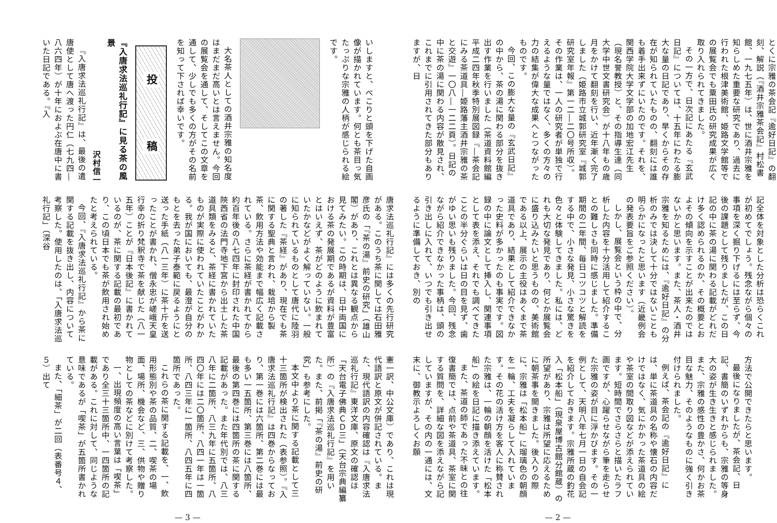とくに宗雅の茶会記『逾好日記』の翻刻、解説（『酒井宗雅茶会記』村松書館、一九七五年）は、世に酒井宗雅を知らしめた重要な研究であり、過去に行われた根津美術館、姫路文学館等での展覧会でも粟田氏の研究成果が広く取り入れられてきました。
その一方で、日次記にあたる『玄武日記』については、十五年にわたる膨大な量の日記であり、早くからその存在が知られていたものの、翻刻には誰も着手出来ずにいたのです。それを、関西学院大学文学部の加地宏江先生（現名誉教授）と、その指導生達（同大学中世文書研究会）が十八年もの歳月をかけて翻刻を行い、近年漸く完了しました（姫路市立城郭研究室『城郭研究室年報』第一二―二〇号所収）。その作業は、一人の研究者が単独で行えるような量ではなく、多くの方々の力の結集が偉大な成果へとつながったものです。
今回、この膨大な量の『玄武日記』の中から、茶の湯に関わる部分を抜き出す作業を行いました（茶道資料館編　平成二四年秋季特別展図録『―茶会記にみる茶道具―姫路藩主酒井宗雅の茶と交遊』一〇八―一二二頁）。日記の中に茶の湯に関わる内容が散見され、これまでに引用されてきた部分もありますが、日
記全体を対象とした分析は恐らくこれが初めてでしょう。残念ながら個々の事項を深く掘り下げるには至らず、今後の課題として残りましたが、この日記の中に茶の湯に関わる記載がどれだけ多く認められるのか、その概要とおよその傾向を示すことが出来たのではないかと思います。また、茶人・酒井宗雅を知るためには、『逾好日記』の分析のみでは決して十分ではないことも明らかになったと思います（近畿例会の発表要旨をご参照ください）。
しかし、展覧会という枠の中で、分析した内容を十分活用して紹介することの難しさも同時に感じました。準備期間の二年間、毎日コツコツと解読をする中で、小さな発見、小さな驚きを色々と体験してきました。私には、どれも大切な発見であり、何とか展覧会に盛り込みたいと思うものの、美術館である以上、展示の主役はあくまで茶道具であり、結果として紹介できなかった史料が多かったのも事実です。図録の中に論文として挿入し、関連事項として表を添え、それでも調べてきたことの半分ぐらいは日の目を見ず、歯がゆい思いも残りました。今回、残念ながら紹介できなかった事柄は、頭の引き出しに入れて、いつでも引き出せるように準備しておき、別の
方法で公開できたらと思います。
最後になりましたが、茶会記、日記、書簡のいずれからも、宗雅の等身大の姿が生き生きと感じられました。また、宗雅の感性の豊かさ、何かお茶目な魅力、そのようなものに強く引き付けられました。
例えば、茶会記の『逾好日記』には、単に茶道具の名称や懐石の内容だけではなく、気にかかった茶道具の絵や茶室の間取り図などが添えられています。短時間でさらさらと描いたラフ画ですが、心躍らせながら筆を走らせた宗雅の姿が目に浮かびます。その一例として、天明八年七月一日の自会記を紹介しておきます。宗雅所蔵の釣花入「松本船」（現泉屋博古館分館蔵）の所望があり、宗雅は所望に応えるために朝茶事を開きました。後入りの際に、宗雅は「松本船」に瑠璃色の朝顔を一輪、工夫を凝らして入れています。その花の活け方を客人に称賛された宗雅は、一輪の朝顔を活けた「松本船」の絵を日記に描き添えています。
また、茶道の師であった不昧との往復書簡では、点前や茶道具、茶室に関する質問を、詳細な図を添えながら記していますが、その内の一通には、文末に、御教示よろしくお願
— 2 —
いしますと、ぺこりと頭を下げた自画像が描かれています。何とも茶目っ気たっぷりな宗雅の人柄が感じられる絵です。
大名茶人としての酒井宗雅の知名度はまだまだ高いとは言えません。今回の展覧会を通して、そしてこの文章を通して、少しでも多くの方がその名前を知って下されば幸いです。
投 稿
『入唐求法巡礼行記』に見る茶の風景
沢村信一
『入唐求法巡礼行記』は、最後の遣唐使として唐へ渡った円仁（七九四―八六四年）が十年におよぶ在唐中に書いた日記である。『入
唐求法巡礼行記』には多くの先行研究がある。このうち茶に関しては石田雅彦氏の「『茶の湯』前史の研究」（雄山閣）があり、これとは異なる観点から見てみたい。この時期は、日中両国における茶の発展期であるが資料が豊富とはいえず、茶がどのように飲まれていたかなどがよく解っていない。一般に知られているものとして唐代に陸羽の著した『茶経』があり、現在でも茶に関する聖典と言われ、栽培から製茶、飲用方法や効能まで幅広く記載されている。さらに茶経が書かれてから約百年後の八七四年に封印された中国陝西省の法門寺地下宮から出土した茶道具類をみると、茶経に書かれていたものが実際に使われていたことがわかる。我が国においても、最澄が自分のもとを去った弟子泰範に戻るようにと送った手紙（八一三年）に茶十斤を送ったことが書かれ、僧永忠が嵯峨天皇行幸の折り梵釈寺で茶を献じた（八一五年）ことが『日本後記』に書かれているのが、茶に関する記載の最初であり、この頃日本でも茶が飲用され始めたと考えられている。
今回、『入唐求法巡礼行記』から茶に関する記載を抜き出し、内容について考察した。使用したのは、「入唐求法巡礼行記」（深谷
憲一訳、中公文庫）であり、これは現代語訳と原文が併記されている。また、現代語訳の内容確認は『入唐求法巡礼行記』東洋文庫、原文の確認は「天台電子佛典ＣＤ三」（天台宗典編纂所）の『入唐求法巡礼行記』を用いた。また、前掲「『茶の湯』前史の研究」も参考にした。
本文中より茶に関する記載として三十三箇所が検出された（表参照）。『入唐求法巡礼行記』は四巻からなっており、第一巻には六箇所、第二巻には最も多い一五箇所、第三巻には八箇所、最後の第四巻には四箇所の茶に関する記載があった。また年代別では、八三八年に二箇所、八三九年に五箇所、八四〇年には二〇箇所、八四一年は一箇所、八四三年に一箇所、八四五年に四箇所であった。
これらの茶に関する記載を、一、飲用形態別や茶の品質、二、喫茶の場面、場所、機会など、三、供物や贈り物としての茶などに別けて考察した。
一、出現頻度の高い言葉は「喫茶」であり全三十三箇所中、一四箇所の記載がある。これに対して、同じような意味であるが「喫茶」が五箇所書かれている。
また、「細茶」が二回（表番号４、５）出て
— 3 —